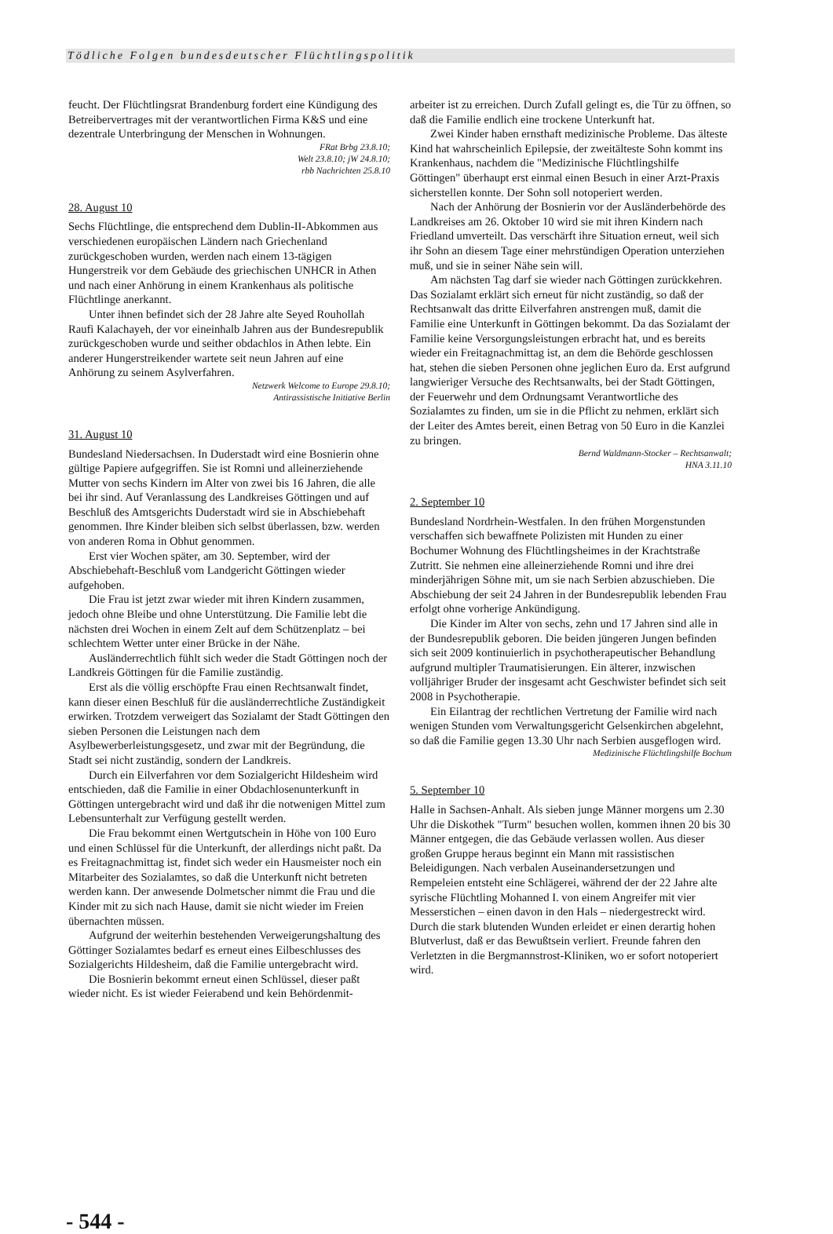Tödliche Folgen bundesdeutscher Flüchtlingspolitik
feucht. Der Flüchtlingsrat Brandenburg fordert eine Kündigung des Betreibervertrages mit der verantwortlichen Firma K&S und eine dezentrale Unterbringung der Menschen in Wohnungen.
FRat Brbg 23.8.10;
Welt 23.8.10; jW 24.8.10;
rbb Nachrichten 25.8.10
28. August 10
Sechs Flüchtlinge, die entsprechend dem Dublin-II-Abkommen aus verschiedenen europäischen Ländern nach Griechenland zurückgeschoben wurden, werden nach einem 13-tägigen Hungerstreik vor dem Gebäude des griechischen UNHCR in Athen und nach einer Anhörung in einem Krankenhaus als politische Flüchtlinge anerkannt.
Unter ihnen befindet sich der 28 Jahre alte Seyed Rouhollah Raufi Kalachayeh, der vor eineinhalb Jahren aus der Bundesrepublik zurückgeschoben wurde und seither obdachlos in Athen lebte. Ein anderer Hungerstreikender wartete seit neun Jahren auf eine Anhörung zu seinem Asylverfahren.
Netzwerk Welcome to Europe 29.8.10;
Antirassistische Initiative Berlin
31. August 10
Bundesland Niedersachsen. In Duderstadt wird eine Bosnierin ohne gültige Papiere aufgegriffen. Sie ist Romni und alleinerziehende Mutter von sechs Kindern im Alter von zwei bis 16 Jahren, die alle bei ihr sind. Auf Veranlassung des Landkreises Göttingen und auf Beschluß des Amtsgerichts Duderstadt wird sie in Abschiebehaft genommen. Ihre Kinder bleiben sich selbst überlassen, bzw. werden von anderen Roma in Obhut genommen.
Erst vier Wochen später, am 30. September, wird der Abschiebehaft-Beschluß vom Landgericht Göttingen wieder aufgehoben.
Die Frau ist jetzt zwar wieder mit ihren Kindern zusammen, jedoch ohne Bleibe und ohne Unterstützung. Die Familie lebt die nächsten drei Wochen in einem Zelt auf dem Schützenplatz – bei schlechtem Wetter unter einer Brücke in der Nähe.
Ausländerrechtlich fühlt sich weder die Stadt Göttingen noch der Landkreis Göttingen für die Familie zuständig.
Erst als die völlig erschöpfte Frau einen Rechtsanwalt findet, kann dieser einen Beschluß für die ausländerrechtliche Zuständigkeit erwirken. Trotzdem verweigert das Sozialamt der Stadt Göttingen den sieben Personen die Leistungen nach dem Asylbewerberleistungsgesetz, und zwar mit der Begründung, die Stadt sei nicht zuständig, sondern der Landkreis.
Durch ein Eilverfahren vor dem Sozialgericht Hildesheim wird entschieden, daß die Familie in einer Obdachlosenunterkunft in Göttingen untergebracht wird und daß ihr die notwenigen Mittel zum Lebensunterhalt zur Verfügung gestellt werden.
Die Frau bekommt einen Wertgutschein in Höhe von 100 Euro und einen Schlüssel für die Unterkunft, der allerdings nicht paßt. Da es Freitagnachmittag ist, findet sich weder ein Hausmeister noch ein Mitarbeiter des Sozialamtes, so daß die Unterkunft nicht betreten werden kann. Der anwesende Dolmetscher nimmt die Frau und die Kinder mit zu sich nach Hause, damit sie nicht wieder im Freien übernachten müssen.
Aufgrund der weiterhin bestehenden Verweigerungshaltung des Göttinger Sozialamtes bedarf es erneut eines Eilbeschlusses des Sozialgerichts Hildesheim, daß die Familie untergebracht wird.
Die Bosnierin bekommt erneut einen Schlüssel, dieser paßt wieder nicht. Es ist wieder Feierabend und kein Behördenmit-
arbeiter ist zu erreichen. Durch Zufall gelingt es, die Tür zu öffnen, so daß die Familie endlich eine trockene Unterkunft hat.
Zwei Kinder haben ernsthaft medizinische Probleme. Das älteste Kind hat wahrscheinlich Epilepsie, der zweitälteste Sohn kommt ins Krankenhaus, nachdem die "Medizinische Flüchtlingshilfe Göttingen" überhaupt erst einmal einen Besuch in einer Arzt-Praxis sicherstellen konnte. Der Sohn soll notoperiert werden.
Nach der Anhörung der Bosnierin vor der Ausländerbehörde des Landkreises am 26. Oktober 10 wird sie mit ihren Kindern nach Friedland umverteilt. Das verschärft ihre Situation erneut, weil sich ihr Sohn an diesem Tage einer mehrstündigen Operation unterziehen muß, und sie in seiner Nähe sein will.
Am nächsten Tag darf sie wieder nach Göttingen zurückkehren. Das Sozialamt erklärt sich erneut für nicht zuständig, so daß der Rechtsanwalt das dritte Eilverfahren anstrengen muß, damit die Familie eine Unterkunft in Göttingen bekommt. Da das Sozialamt der Familie keine Versorgungsleistungen erbracht hat, und es bereits wieder ein Freitagnachmittag ist, an dem die Behörde geschlossen hat, stehen die sieben Personen ohne jeglichen Euro da. Erst aufgrund langwieriger Versuche des Rechtsanwalts, bei der Stadt Göttingen, der Feuerwehr und dem Ordnungsamt Verantwortliche des Sozialamtes zu finden, um sie in die Pflicht zu nehmen, erklärt sich der Leiter des Amtes bereit, einen Betrag von 50 Euro in die Kanzlei zu bringen.
Bernd Waldmann-Stocker – Rechtsanwalt;
HNA 3.11.10
2. September 10
Bundesland Nordrhein-Westfalen. In den frühen Morgenstunden verschaffen sich bewaffnete Polizisten mit Hunden zu einer Bochumer Wohnung des Flüchtlingsheimes in der Krachtstraße Zutritt. Sie nehmen eine alleinerziehende Romni und ihre drei minderjährigen Söhne mit, um sie nach Serbien abzuschieben. Die Abschiebung der seit 24 Jahren in der Bundesrepublik lebenden Frau erfolgt ohne vorherige Ankündigung.
Die Kinder im Alter von sechs, zehn und 17 Jahren sind alle in der Bundesrepublik geboren. Die beiden jüngeren Jungen befinden sich seit 2009 kontinuierlich in psychotherapeutischer Behandlung aufgrund multipler Traumatisierungen. Ein älterer, inzwischen volljähriger Bruder der insgesamt acht Geschwister befindet sich seit 2008 in Psychotherapie.
Ein Eilantrag der rechtlichen Vertretung der Familie wird nach wenigen Stunden vom Verwaltungsgericht Gelsenkirchen abgelehnt, so daß die Familie gegen 13.30 Uhr nach Serbien ausgeflogen wird.
Medizinische Flüchtlingshilfe Bochum
5. September 10
Halle in Sachsen-Anhalt. Als sieben junge Männer morgens um 2.30 Uhr die Diskothek "Turm" besuchen wollen, kommen ihnen 20 bis 30 Männer entgegen, die das Gebäude verlassen wollen. Aus dieser großen Gruppe heraus beginnt ein Mann mit rassistischen Beleidigungen. Nach verbalen Auseinandersetzungen und Rempeleien entsteht eine Schlägerei, während der der 22 Jahre alte syrische Flüchtling Mohanned I. von einem Angreifer mit vier Messerstichen – einen davon in den Hals – niedergestreckt wird. Durch die stark blutenden Wunden erleidet er einen derartig hohen Blutverlust, daß er das Bewußtsein verliert. Freunde fahren den Verletzten in die Bergmannstrost-Kliniken, wo er sofort notoperiert wird.
- 544 -